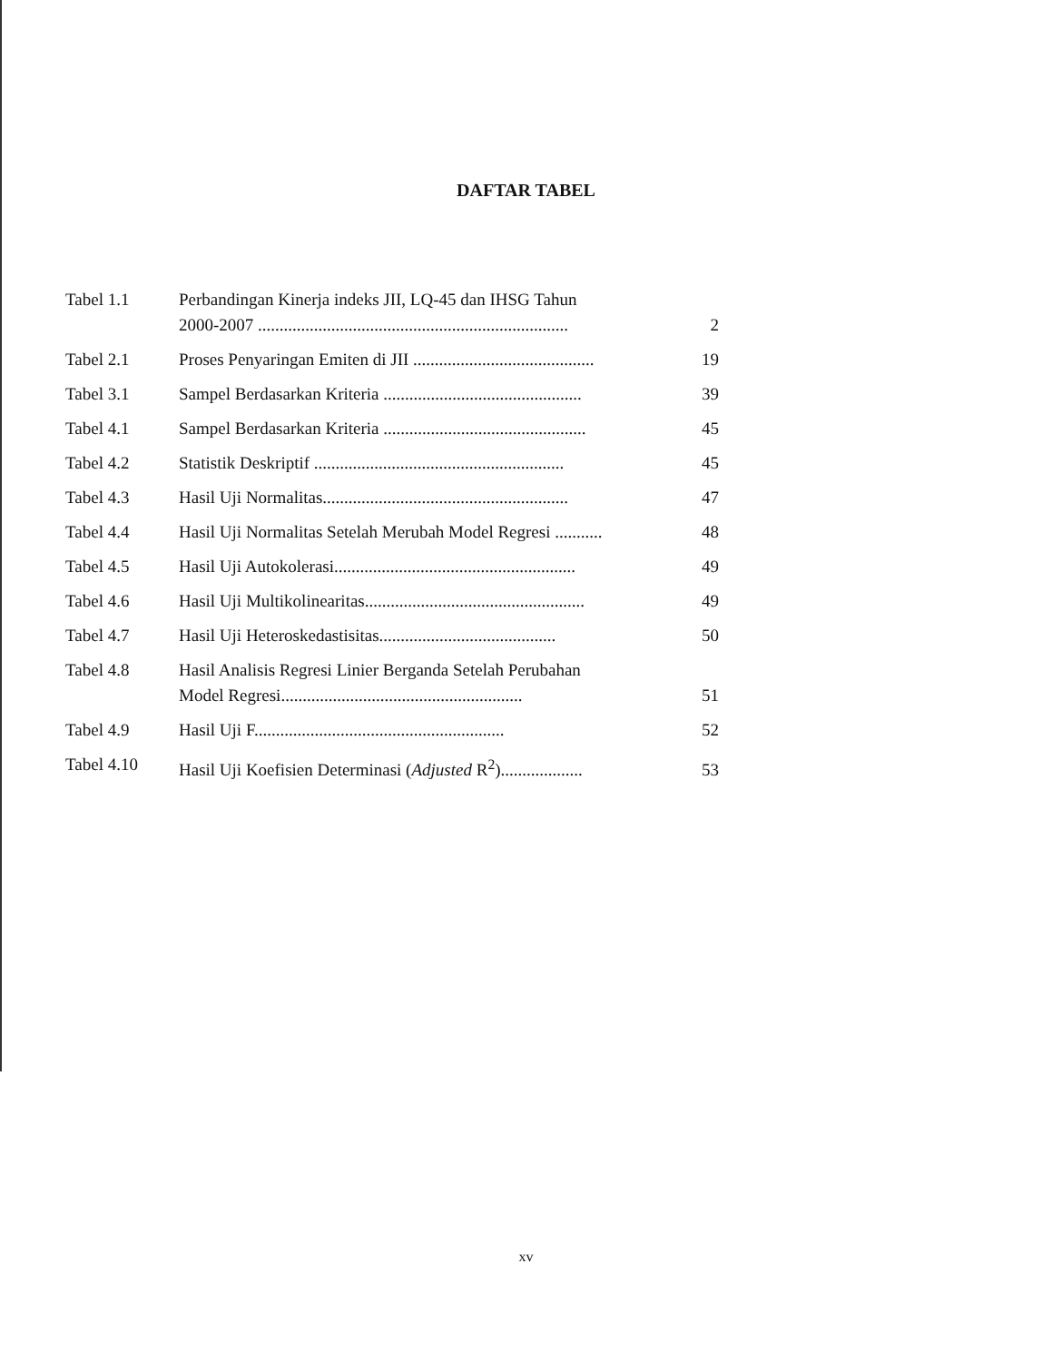DAFTAR TABEL
| Tabel 1.1 | Perbandingan Kinerja indeks JII, LQ-45 dan IHSG Tahun 2000-2007 ........................................................................ | 2 |
| Tabel 2.1 | Proses Penyaringan Emiten di JII .......................................... | 19 |
| Tabel 3.1 | Sampel Berdasarkan Kriteria .............................................. | 39 |
| Tabel 4.1 | Sampel Berdasarkan Kriteria ............................................... | 45 |
| Tabel 4.2 | Statistik Deskriptif .......................................................... | 45 |
| Tabel 4.3 | Hasil Uji Normalitas......................................................... | 47 |
| Tabel 4.4 | Hasil Uji Normalitas Setelah Merubah Model Regresi ........... | 48 |
| Tabel 4.5 | Hasil Uji Autokolerasi........................................................ | 49 |
| Tabel 4.6 | Hasil Uji Multikolinearitas................................................... | 49 |
| Tabel 4.7 | Hasil Uji Heteroskedastisitas......................................... | 50 |
| Tabel 4.8 | Hasil Analisis Regresi Linier Berganda Setelah Perubahan Model Regresi........................................................ | 51 |
| Tabel 4.9 | Hasil Uji F.......................................................... | 52 |
| Tabel 4.10 | Hasil Uji Koefisien Determinasi ( Adjusted R<sup>2</sup>)................... | 53 |
xv